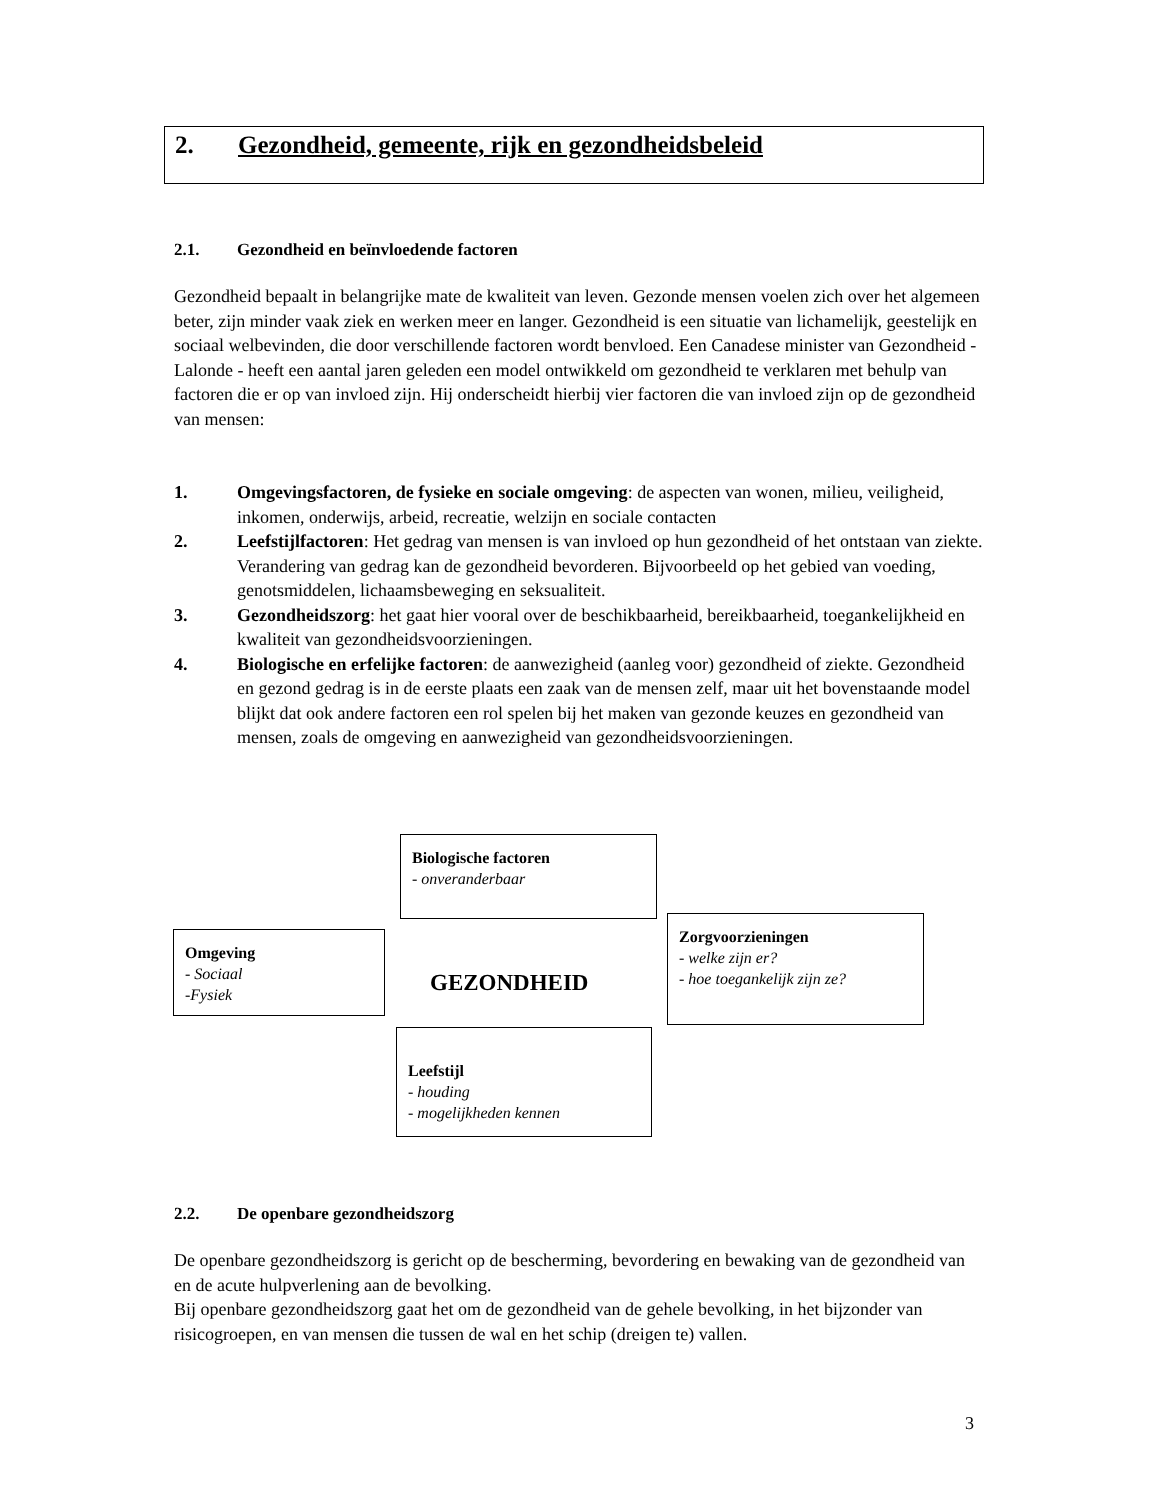2. Gezondheid, gemeente, rijk en gezondheidsbeleid
2.1. Gezondheid en beïnvloedende factoren
Gezondheid bepaalt in belangrijke mate de kwaliteit van leven. Gezonde mensen voelen zich over het algemeen beter, zijn minder vaak ziek en werken meer en langer. Gezondheid is een situatie van lichamelijk, geestelijk en sociaal welbevinden, die door verschillende factoren wordt benvloed. Een Canadese minister van Gezondheid - Lalonde - heeft een aantal jaren geleden een model ontwikkeld om gezondheid te verklaren met behulp van factoren die er op van invloed zijn. Hij onderscheidt hierbij vier factoren die van invloed zijn op de gezondheid van mensen:
1. Omgevingsfactoren, de fysieke en sociale omgeving: de aspecten van wonen, milieu, veiligheid, inkomen, onderwijs, arbeid, recreatie, welzijn en sociale contacten
2. Leefstijlfactoren: Het gedrag van mensen is van invloed op hun gezondheid of het ontstaan van ziekte. Verandering van gedrag kan de gezondheid bevorderen. Bijvoorbeeld op het gebied van voeding, genotsmiddelen, lichaamsbeweging en seksualiteit.
3. Gezondheidszorg: het gaat hier vooral over de beschikbaarheid, bereikbaarheid, toegankelijkheid en kwaliteit van gezondheidsvoorzieningen.
4. Biologische en erfelijke factoren: de aanwezigheid (aanleg voor) gezondheid of ziekte. Gezondheid en gezond gedrag is in de eerste plaats een zaak van de mensen zelf, maar uit het bovenstaande model blijkt dat ook andere factoren een rol spelen bij het maken van gezonde keuzes en gezondheid van mensen, zoals de omgeving en aanwezigheid van gezondheidsvoorzieningen.
Biologische factoren
- onveranderbaar
Omgeving
- Sociaal
-Fysiek
GEZONDHEID
Zorgvoorzieningen
- welke zijn er?
- hoe toegankelijk zijn ze?
Leefstijl
- houding
- mogelijkheden kennen
2.2. De openbare gezondheidszorg
De openbare gezondheidszorg is gericht op de bescherming, bevordering en bewaking van de gezondheid van en de acute hulpverlening aan de bevolking.
Bij openbare gezondheidszorg gaat het om de gezondheid van de gehele bevolking, in het bijzonder van risicogroepen, en van mensen die tussen de wal en het schip (dreigen te) vallen.
3